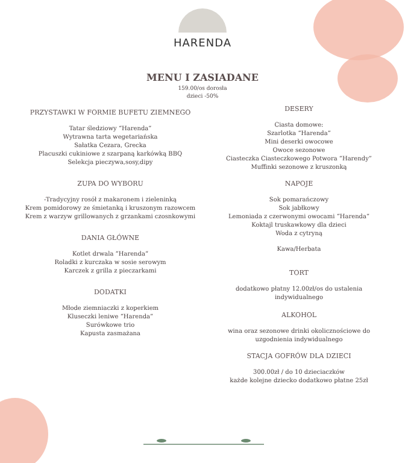HARENDA
MENU I ZASIADANE
159.00/os dorosła
dzieci -50%
PRZYSTAWKI W FORMIE BUFETU ZIEMNEGO
Tatar śledziowy “Harenda”
Wytrawna tarta wegetariańska
Sałatka Cezara, Grecka
Placuszki cukiniowe z szarpaną karkówką BBQ
Selekcja pieczywa,sosy,dipy
ZUPA DO WYBORU
-Tradycyjny rosół z makaronem i zieleninką
Krem pomidorowy ze śmietanką i kruszonym razowcem
Krem z warzyw grillowanych z grzankami czosnkowymi
DANIA GŁÓWNE
Kotlet drwala “Harenda“
Roladki z kurczaka w sosie serowym
Karczek z grilla z pieczarkami
DODATKI
Młode ziemniaczki z koperkiem
Kluseczki leniwe “Harenda”
Surówkowe trio
Kapusta zasmażana
DESERY
Ciasta domowe:
Szarlotka “Harenda”
Mini deserki owocowe
Owoce sezonowe
Ciasteczka Ciasteczkowego Potwora “Harendy”
Muffinki sezonowe z kruszonką
NAPOJE
Sok pomarańczowy
Sok jabłkowy
Lemoniada z czerwonymi owocami “Harenda”
Koktajl truskawkowy dla dzieci
Woda z cytryną
Kawa/Herbata
TORT
dodatkowo płatny 12.00zł/os do ustalenia indywidualnego
ALKOHOL
wina oraz sezonowe drinki okolicznościowe do uzgodnienia indywidualnego
STACJA GOFRÓW DLA DZIECI
300.00zł / do 10 dzieciaczków
każde kolejne dziecko dodatkowo płatne 25zł